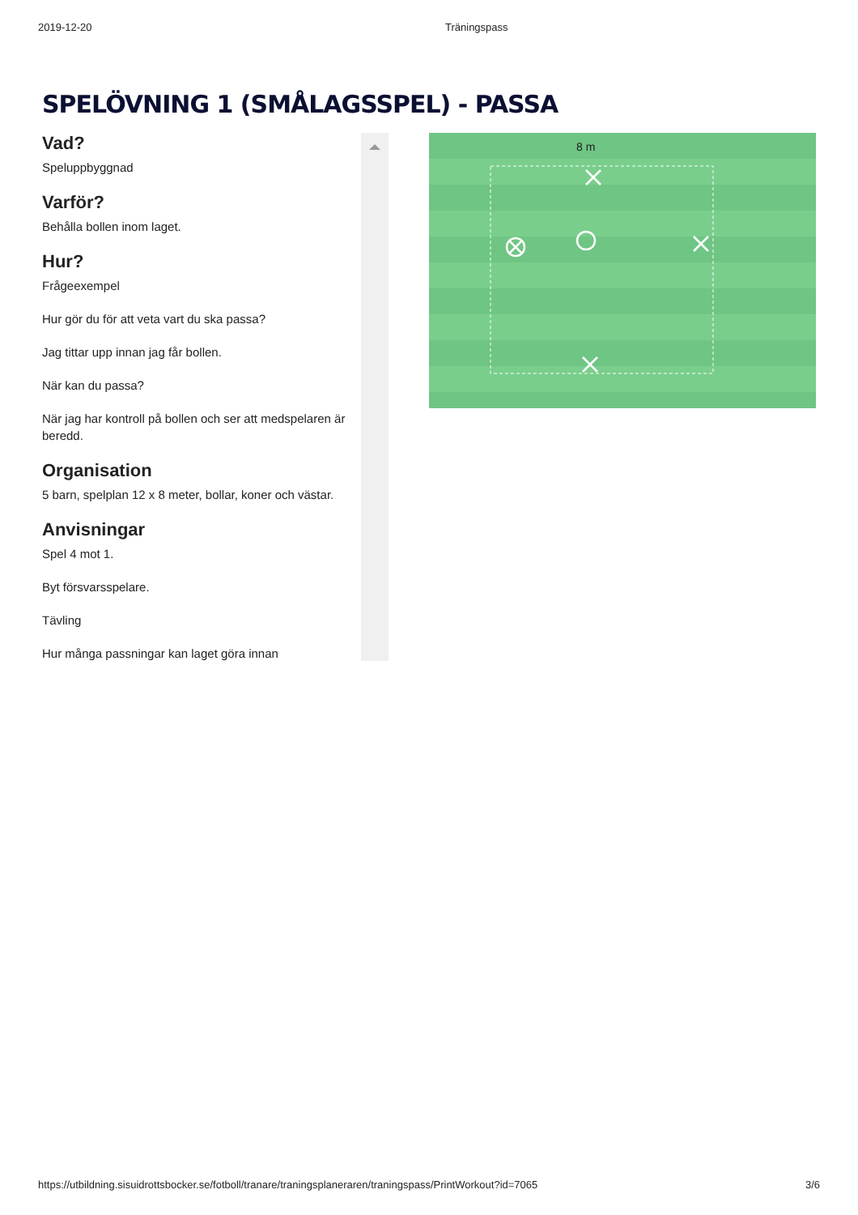2019-12-20 Träningspass
SPELÖVNING 1 (SMÅLAGSSPEL) - PASSA
Vad?
Speluppbyggnad
Varför?
Behålla bollen inom laget.
Hur?
Frågeexempel
Hur gör du för att veta vart du ska passa?
Jag tittar upp innan jag får bollen.
När kan du passa?
När jag har kontroll på bollen och ser att medspelaren är beredd.
Organisation
5 barn, spelplan 12 x 8 meter, bollar, koner och västar.
Anvisningar
Spel 4 mot 1.
Byt försvarsspelare.
Tävling
Hur många passningar kan laget göra innan
8 m
https://utbildning.sisuidrottsbocker.se/fotboll/tranare/traningsplaneraren/traningspass/PrintWorkout?id=7065 3/6